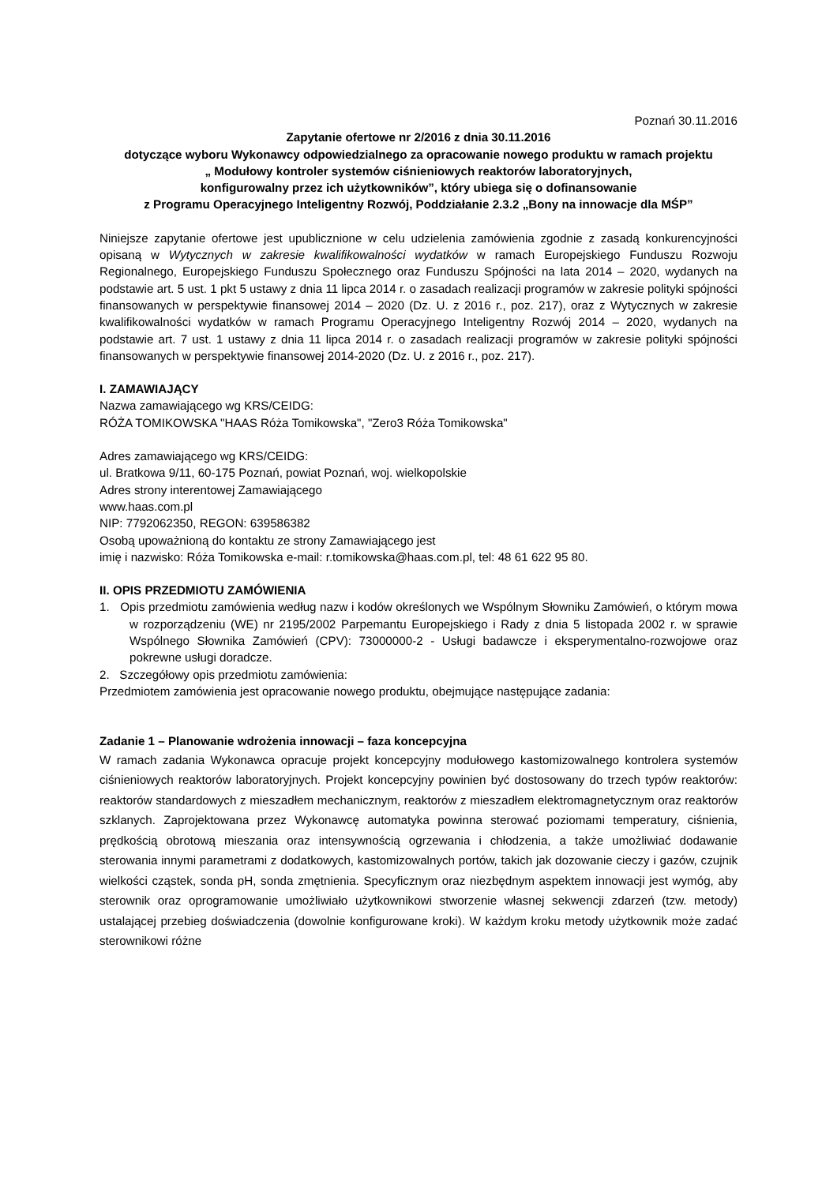Poznań 30.11.2016
Zapytanie ofertowe nr 2/2016 z dnia 30.11.2016
dotyczące wyboru Wykonawcy odpowiedzialnego za opracowanie nowego produktu w ramach projektu
„ Modułowy kontroler systemów ciśnieniowych reaktorów laboratoryjnych,
konfigurowalny przez ich użytkowników”, który ubiega się o dofinansowanie
z Programu Operacyjnego Inteligentny Rozwój, Poddziałanie 2.3.2 „Bony na innowacje dla MŚP”
Niniejsze zapytanie ofertowe jest upublicznione w celu udzielenia zamówienia zgodnie z zasadą konkurencyjności opisaną w Wytycznych w zakresie kwalifikowalności wydatków w ramach Europejskiego Funduszu Rozwoju Regionalnego, Europejskiego Funduszu Społecznego oraz Funduszu Spójności na lata 2014 – 2020, wydanych na podstawie art. 5 ust. 1 pkt 5 ustawy z dnia 11 lipca 2014 r. o zasadach realizacji programów w zakresie polityki spójności finansowanych w perspektywie finansowej 2014 – 2020 (Dz. U. z 2016 r., poz. 217), oraz z Wytycznych w zakresie kwalifikowalności wydatków w ramach Programu Operacyjnego Inteligentny Rozwój 2014 – 2020, wydanych na podstawie art. 7 ust. 1 ustawy z dnia 11 lipca 2014 r. o zasadach realizacji programów w zakresie polityki spójności finansowanych w perspektywie finansowej 2014-2020 (Dz. U. z 2016 r., poz. 217).
I. ZAMAWIAJĄCY
Nazwa zamawiającego wg KRS/CEIDG:
RÓŻA TOMIKOWSKA "HAAS Róża Tomikowska", "Zero3 Róża Tomikowska"
Adres zamawiającego wg KRS/CEIDG:
ul. Bratkowa 9/11, 60-175 Poznań, powiat Poznań, woj. wielkopolskie
Adres strony interentowej Zamawiającego
www.haas.com.pl
NIP: 7792062350, REGON: 639586382
Osobą upoważnioną do kontaktu ze strony Zamawiającego jest
imię i nazwisko: Róża Tomikowska e-mail: r.tomikowska@haas.com.pl, tel: 48 61 622 95 80.
II. OPIS PRZEDMIOTU ZAMÓWIENIA
1. Opis przedmiotu zamówienia według nazw i kodów określonych we Wspólnym Słowniku Zamówień, o którym mowa w rozporządzeniu (WE) nr 2195/2002 Parpemantu Europejskiego i Rady z dnia 5 listopada 2002 r. w sprawie Wspólnego Słownika Zamówień (CPV): 73000000-2 - Usługi badawcze i eksperymentalno-rozwojowe oraz pokrewne usługi doradcze.
2. Szczegółowy opis przedmiotu zamówienia:
Przedmiotem zamówienia jest opracowanie nowego produktu, obejmujące następujące zadania:
Zadanie 1 – Planowanie wdrożenia innowacji – faza koncepcyjna
W ramach zadania Wykonawca opracuje projekt koncepcyjny modułowego kastomizowalnego kontrolera systemów ciśnieniowych reaktorów laboratoryjnych. Projekt koncepcyjny powinien być dostosowany do trzech typów reaktorów: reaktorów standardowych z mieszadłem mechanicznym, reaktorów z mieszadłem elektromagnetycznym oraz reaktorów szklanych. Zaprojektowana przez Wykonawcę automatyka powinna sterować poziomami temperatury, ciśnienia, prędkością obrotową mieszania oraz intensywnością ogrzewania i chłodzenia, a także umożliwiać dodawanie sterowania innymi parametrami z dodatkowych, kastomizowalnych portów, takich jak dozowanie cieczy i gazów, czujnik wielkości cząstek, sonda pH, sonda zmętnienia. Specyficznym oraz niezbędnym aspektem innowacji jest wymóg, aby sterownik oraz oprogramowanie umożliwiało użytkownikowi stworzenie własnej sekwencji zdarzeń (tzw. metody) ustalającej przebieg doświadczenia (dowolnie konfigurowane kroki). W każdym kroku metody użytkownik może zadać sterownikowi różne